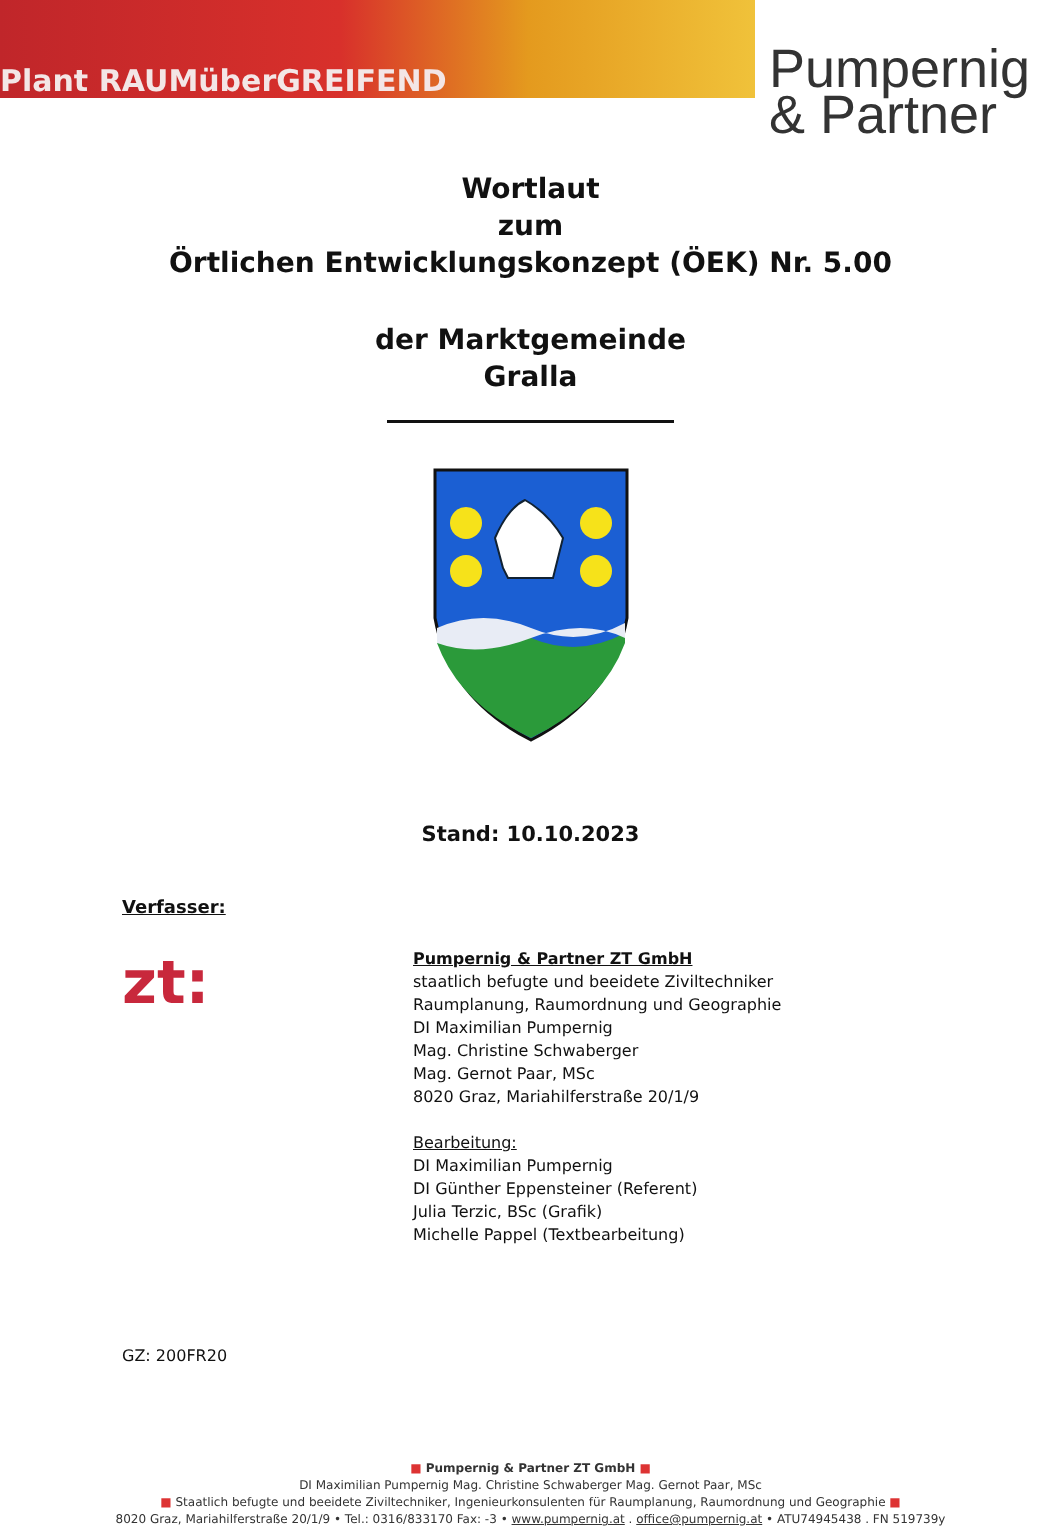Plant RAUMüberGREIFEND
Pumpernig
& Partner
Wortlaut
zum
Örtlichen Entwicklungskonzept (ÖEK) Nr. 5.00
der Marktgemeinde
Gralla
Stand: 10.10.2023
Verfasser:
zt:
Pumpernig & Partner ZT GmbH
staatlich befugte und beeidete Ziviltechniker
Raumplanung, Raumordnung und Geographie
DI Maximilian Pumpernig
Mag. Christine Schwaberger
Mag. Gernot Paar, MSc
8020 Graz, Mariahilferstraße 20/1/9
Bearbeitung:
DI Maximilian Pumpernig
DI Günther Eppensteiner (Referent)
Julia Terzic, BSc (Grafik)
Michelle Pappel (Textbearbeitung)
GZ: 200FR20
■ Pumpernig & Partner ZT GmbH ■
DI Maximilian Pumpernig Mag. Christine Schwaberger Mag. Gernot Paar, MSc
■ Staatlich befugte und beeidete Ziviltechniker, Ingenieurkonsulenten für Raumplanung, Raumordnung und Geographie ■
8020 Graz, Mariahilferstraße 20/1/9 • Tel.: 0316/833170 Fax: -3 • www.pumpernig.at . office@pumpernig.at • ATU74945438 . FN 519739y